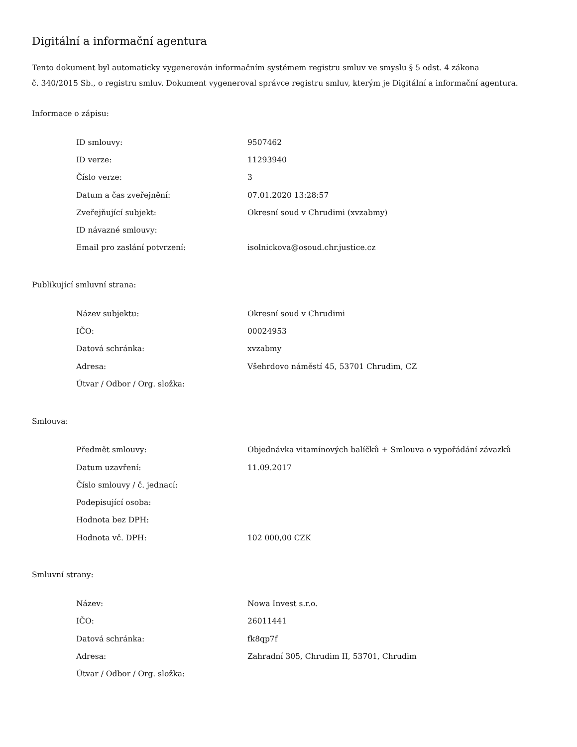Digitální a informační agentura
Tento dokument byl automaticky vygenerován informačním systémem registru smluv ve smyslu § 5 odst. 4 zákona
č. 340/2015 Sb., o registru smluv. Dokument vygeneroval správce registru smluv, kterým je Digitální a informační agentura.
Informace o zápisu:
| ID smlouvy: | 9507462 |
| ID verze: | 11293940 |
| Číslo verze: | 3 |
| Datum a čas zveřejnění: | 07.01.2020 13:28:57 |
| Zveřejňující subjekt: | Okresní soud v Chrudimi (xvzabmy) |
| ID návazné smlouvy: | |
| Email pro zaslání potvrzení: | isolnickova@osoud.chr.justice.cz |
Publikující smluvní strana:
| Název subjektu: | Okresní soud v Chrudimi |
| IČO: | 00024953 |
| Datová schránka: | xvzabmy |
| Adresa: | Všehrdovo náměstí 45, 53701 Chrudim, CZ |
| Útvar / Odbor / Org. složka: | |
Smlouva:
| Předmět smlouvy: | Objednávka vitamínových balíčků + Smlouva o vypořádání závazků |
| Datum uzavření: | 11.09.2017 |
| Číslo smlouvy / č. jednací: | |
| Podepisující osoba: | |
| Hodnota bez DPH: | |
| Hodnota vč. DPH: | 102 000,00 CZK |
Smluvní strany:
| Název: | Nowa Invest s.r.o. |
| IČO: | 26011441 |
| Datová schránka: | fk8qp7f |
| Adresa: | Zahradní 305, Chrudim II, 53701, Chrudim |
| Útvar / Odbor / Org. složka: | |